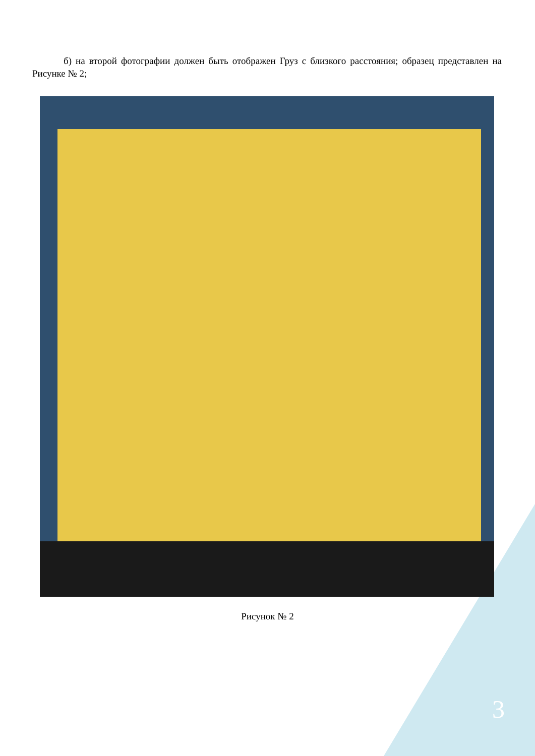б) на второй фотографии должен быть отображен Груз с близкого расстояния; образец представлен на Рисунке № 2;
Рисунок № 2
3